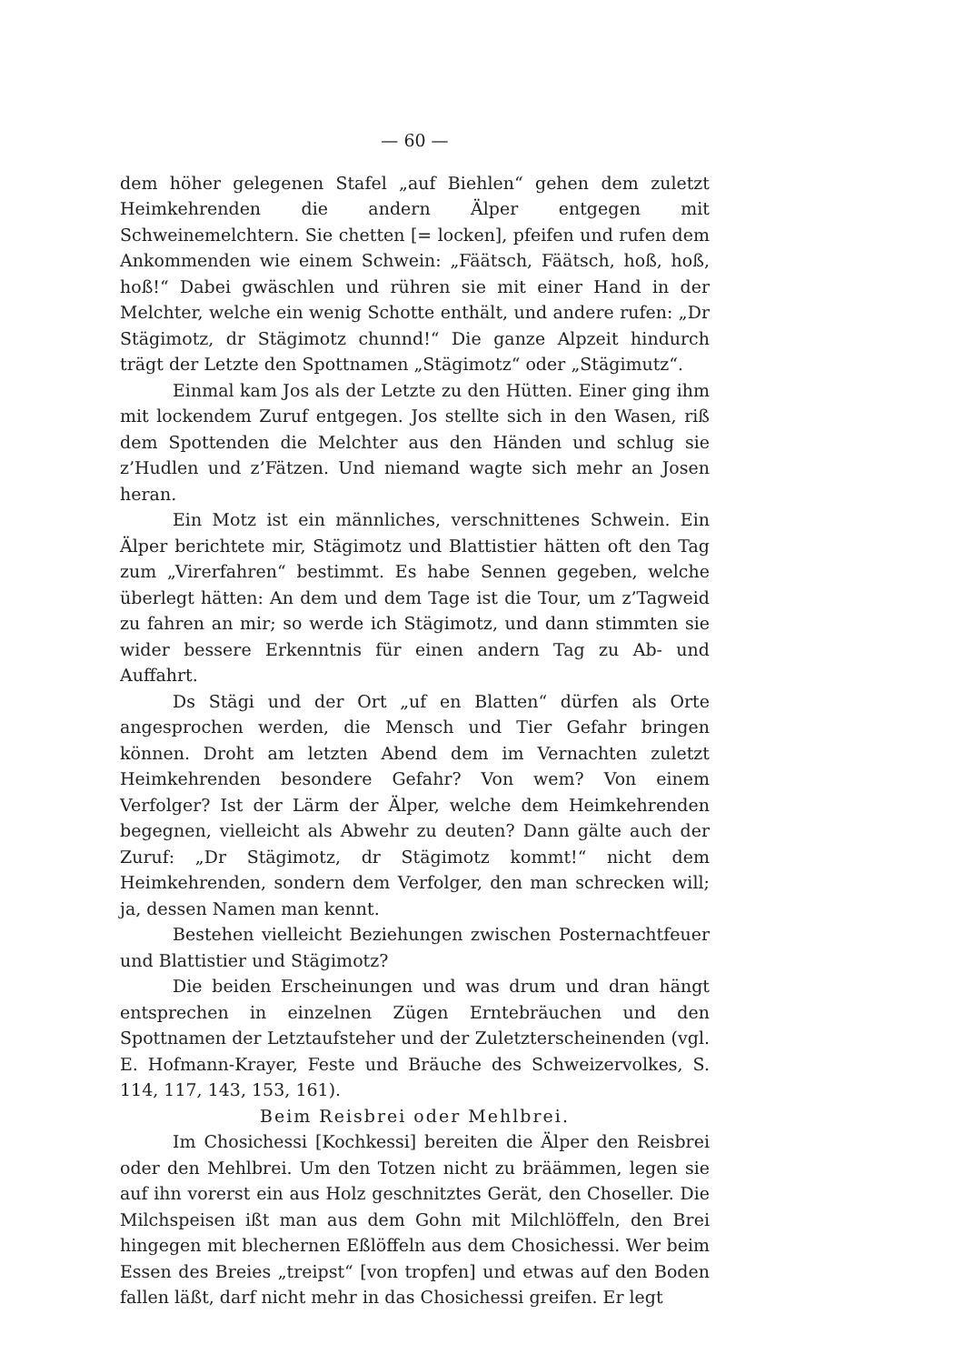— 60 —
dem höher gelegenen Stafel „auf Biehlen“ gehen dem zuletzt Heimkehrenden die andern Älper entgegen mit Schweinemelchtern. Sie chetten [= locken], pfeifen und rufen dem Ankommenden wie einem Schwein: „Fäätsch, Fäätsch, hoß, hoß, hoß!“ Dabei gwäschlen und rühren sie mit einer Hand in der Melchter, welche ein wenig Schotte enthält, und andere rufen: „Dr Stägimotz, dr Stägimotz chunnd!“ Die ganze Alpzeit hindurch trägt der Letzte den Spottnamen „Stägimotz“ oder „Stägimutz“.
Einmal kam Jos als der Letzte zu den Hütten. Einer ging ihm mit lockendem Zuruf entgegen. Jos stellte sich in den Wasen, riß dem Spottenden die Melchter aus den Händen und schlug sie z’Hudlen und z’Fätzen. Und niemand wagte sich mehr an Josen heran.
Ein Motz ist ein männliches, verschnittenes Schwein. Ein Älper berichtete mir, Stägimotz und Blattistier hätten oft den Tag zum „Virerfahren“ bestimmt. Es habe Sennen gegeben, welche überlegt hätten: An dem und dem Tage ist die Tour, um z’Tagweid zu fahren an mir; so werde ich Stägimotz, und dann stimmten sie wider bessere Erkenntnis für einen andern Tag zu Ab- und Auffahrt.
Ds Stägi und der Ort „uf en Blatten“ dürfen als Orte angesprochen werden, die Mensch und Tier Gefahr bringen können. Droht am letzten Abend dem im Vernachten zuletzt Heimkehrenden besondere Gefahr? Von wem? Von einem Verfolger? Ist der Lärm der Älper, welche dem Heimkehrenden begegnen, vielleicht als Abwehr zu deuten? Dann gälte auch der Zuruf: „Dr Stägimotz, dr Stägimotz kommt!“ nicht dem Heimkehrenden, sondern dem Verfolger, den man schrecken will; ja, dessen Namen man kennt.
Bestehen vielleicht Beziehungen zwischen Posternachtfeuer und Blattistier und Stägimotz?
Die beiden Erscheinungen und was drum und dran hängt entsprechen in einzelnen Zügen Erntebräuchen und den Spottnamen der Letztaufsteher und der Zuletzterscheinenden (vgl. E. Hofmann-Krayer, Feste und Bräuche des Schweizervolkes, S. 114, 117, 143, 153, 161).
Beim Reisbrei oder Mehlbrei.
Im Chosichessi [Kochkessi] bereiten die Älper den Reisbrei oder den Mehlbrei. Um den Totzen nicht zu bräämmen, legen sie auf ihn vorerst ein aus Holz geschnitztes Gerät, den Choseller. Die Milchspeisen ißt man aus dem Gohn mit Milchlöffeln, den Brei hingegen mit blechernen Eßlöffeln aus dem Chosichessi. Wer beim Essen des Breies „treipst“ [von tropfen] und etwas auf den Boden fallen läßt, darf nicht mehr in das Chosichessi greifen. Er legt